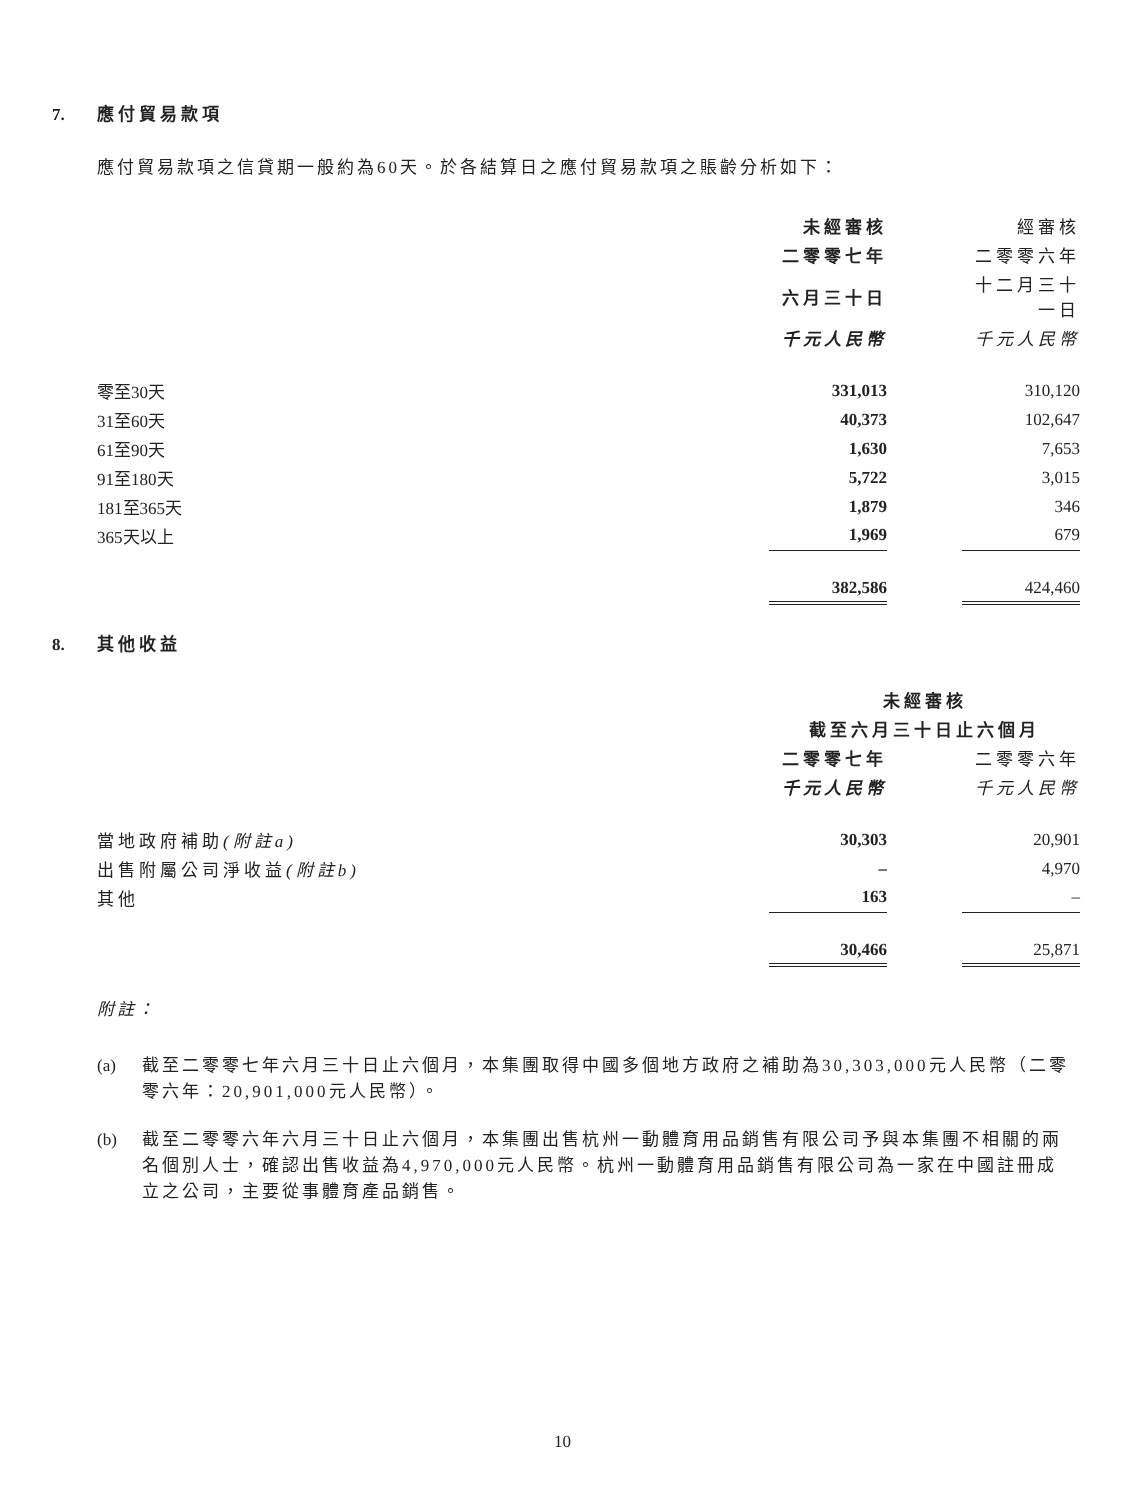7. 應付貿易款項
應付貿易款項之信貸期一般約為60天。於各結算日之應付貿易款項之賬齡分析如下：
| | 未經審核 | | 經審核 |
| | 二零零七年 | | 二零零六年 |
| | 六月三十日 | | 十二月三十一日 |
| | 千元人民幣 | | 千元人民幣 |
| 零至30天 | 331,013 | | 310,120 |
| 31至60天 | 40,373 | | 102,647 |
| 61至90天 | 1,630 | | 7,653 |
| 91至180天 | 5,722 | | 3,015 |
| 181至365天 | 1,879 | | 346 |
| 365天以上 | 1,969 | | 679 |
| | 382,586 | | 424,460 |
8. 其他收益
| | 未經審核 | | |
| | 截至六月三十日止六個月 | | |
| | 二零零七年 | | 二零零六年 |
| | 千元人民幣 | | 千元人民幣 |
| 當地政府補助 (附註a) | 30,303 | | 20,901 |
| 出售附屬公司淨收益 (附註b) | – | | 4,970 |
| 其他 | 163 | | – |
| | 30,466 | | 25,871 |
附註：
(a) 截至二零零七年六月三十日止六個月，本集團取得中國多個地方政府之補助為30,303,000元人民幣（二零零六年：20,901,000元人民幣）。
(b) 截至二零零六年六月三十日止六個月，本集團出售杭州一動體育用品銷售有限公司予與本集團不相關的兩名個別人士，確認出售收益為4,970,000元人民幣。杭州一動體育用品銷售有限公司為一家在中國註冊成立之公司，主要從事體育產品銷售。
10